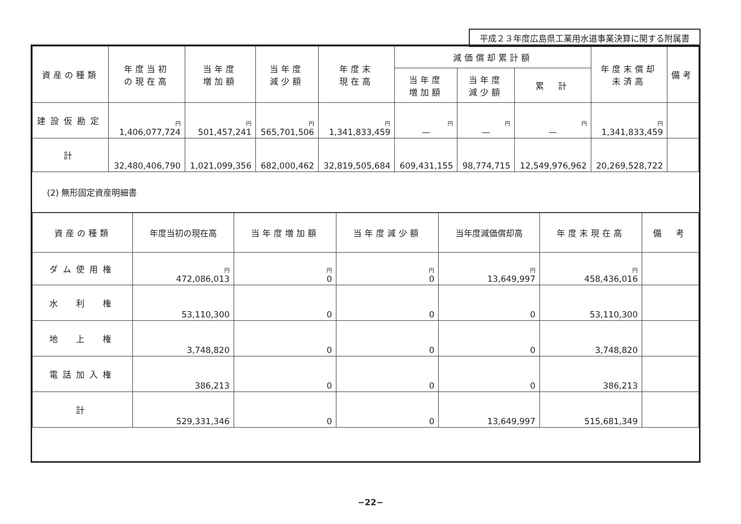平成２３年度広島県工業用水道事業決算に関する附属書
| 資産の種類 | 年度当初 の現在高 | 当年度 増加額 | 当年度 減少額 | 年度末 現在高 | 減価償却累計額 | | | 年度末償却 未済高 | 備考 |
| --- | --- | --- | --- | --- | --- | --- | --- | --- | --- |
| | | | | | 当年度 増加額 | 当年度 減少額 | 累 計 | | |
| 建設仮勘定 | 円 1,406,077,724 | 円 501,457,241 | 円 565,701,506 | 円 1,341,833,459 | 円 — | 円 — | 円 — | 円 1,341,833,459 | |
| 計 | 32,480,406,790 | 1,021,099,356 | 682,000,462 | 32,819,505,684 | 609,431,155 | 98,774,715 | 12,549,976,962 | 20,269,528,722 | |
(2) 無形固定資産明細書
| 資産の種類 | 年度当初の現在高 | 当年度増加額 | 当年度減少額 | 当年度減価償却高 | 年度末現在高 | 備 考 |
| --- | --- | --- | --- | --- | --- | --- |
| ダム使用権 | 円 472,086,013 | 円 0 | 円 0 | 円 13,649,997 | 円 458,436,016 | |
| 水 利 権 | 53,110,300 | 0 | 0 | 0 | 53,110,300 | |
| 地 上 権 | 3,748,820 | 0 | 0 | 0 | 3,748,820 | |
| 電話加入権 | 386,213 | 0 | 0 | 0 | 386,213 | |
| 計 | 529,331,346 | 0 | 0 | 13,649,997 | 515,681,349 | |
−22−